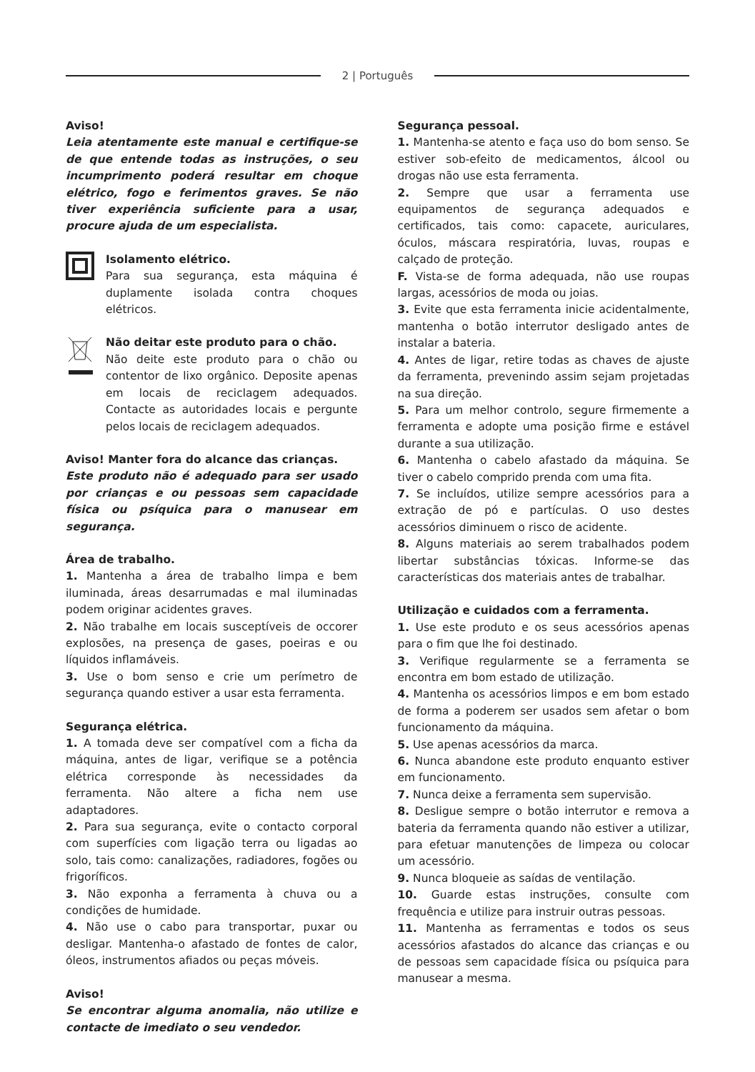2 | Português
Aviso!
Leia atentamente este manual e certifique-se de que entende todas as instruções, o seu incumprimento poderá resultar em choque elétrico, fogo e ferimentos graves. Se não tiver experiência suficiente para a usar, procure ajuda de um especialista.
Isolamento elétrico.
Para sua segurança, esta máquina é duplamente isolada contra choques elétricos.
Não deitar este produto para o chão.
Não deite este produto para o chão ou contentor de lixo orgânico. Deposite apenas em locais de reciclagem adequados. Contacte as autoridades locais e pergunte pelos locais de reciclagem adequados.
Aviso! Manter fora do alcance das crianças.
Este produto não é adequado para ser usado por crianças e ou pessoas sem capacidade física ou psíquica para o manusear em segurança.
Área de trabalho.
1. Mantenha a área de trabalho limpa e bem iluminada, áreas desarrumadas e mal iluminadas podem originar acidentes graves.
2. Não trabalhe em locais susceptíveis de occorer explosões, na presença de gases, poeiras e ou líquidos inflamáveis.
3. Use o bom senso e crie um perímetro de segurança quando estiver a usar esta ferramenta.
Segurança elétrica.
1. A tomada deve ser compatível com a ficha da máquina, antes de ligar, verifique se a potência elétrica corresponde às necessidades da ferramenta. Não altere a ficha nem use adaptadores.
2. Para sua segurança, evite o contacto corporal com superfícies com ligação terra ou ligadas ao solo, tais como: canalizações, radiadores, fogões ou frigoríficos.
3. Não exponha a ferramenta à chuva ou a condições de humidade.
4. Não use o cabo para transportar, puxar ou desligar. Mantenha-o afastado de fontes de calor, óleos, instrumentos afiados ou peças móveis.
Aviso!
Se encontrar alguma anomalia, não utilize e contacte de imediato o seu vendedor.
Segurança pessoal.
1. Mantenha-se atento e faça uso do bom senso. Se estiver sob-efeito de medicamentos, álcool ou drogas não use esta ferramenta.
2. Sempre que usar a ferramenta use equipamentos de segurança adequados e certificados, tais como: capacete, auriculares, óculos, máscara respiratória, luvas, roupas e calçado de proteção.
F. Vista-se de forma adequada, não use roupas largas, acessórios de moda ou joias.
3. Evite que esta ferramenta inicie acidentalmente, mantenha o botão interrutor desligado antes de instalar a bateria.
4. Antes de ligar, retire todas as chaves de ajuste da ferramenta, prevenindo assim sejam projetadas na sua direção.
5. Para um melhor controlo, segure firmemente a ferramenta e adopte uma posição firme e estável durante a sua utilização.
6. Mantenha o cabelo afastado da máquina. Se tiver o cabelo comprido prenda com uma fita.
7. Se incluídos, utilize sempre acessórios para a extração de pó e partículas. O uso destes acessórios diminuem o risco de acidente.
8. Alguns materiais ao serem trabalhados podem libertar substâncias tóxicas. Informe-se das características dos materiais antes de trabalhar.
Utilização e cuidados com a ferramenta.
1. Use este produto e os seus acessórios apenas para o fim que lhe foi destinado.
3. Verifique regularmente se a ferramenta se encontra em bom estado de utilização.
4. Mantenha os acessórios limpos e em bom estado de forma a poderem ser usados sem afetar o bom funcionamento da máquina.
5. Use apenas acessórios da marca.
6. Nunca abandone este produto enquanto estiver em funcionamento.
7. Nunca deixe a ferramenta sem supervisão.
8. Desligue sempre o botão interrutor e remova a bateria da ferramenta quando não estiver a utilizar, para efetuar manutenções de limpeza ou colocar um acessório.
9. Nunca bloqueie as saídas de ventilação.
10. Guarde estas instruções, consulte com frequência e utilize para instruir outras pessoas.
11. Mantenha as ferramentas e todos os seus acessórios afastados do alcance das crianças e ou de pessoas sem capacidade física ou psíquica para manusear a mesma.